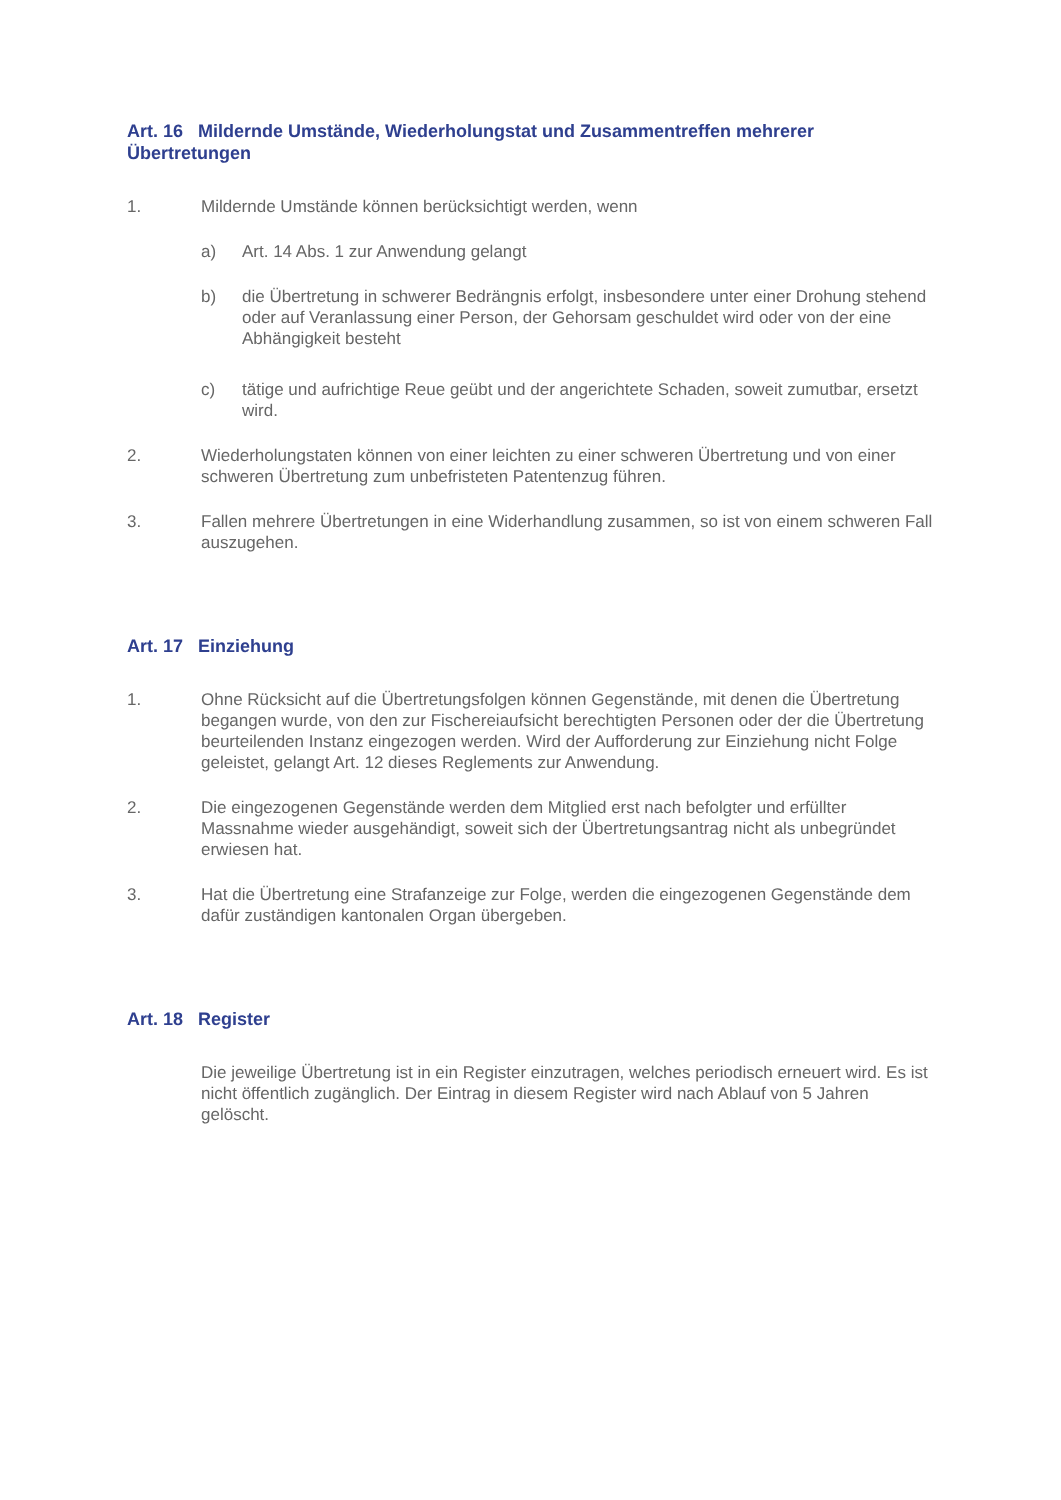Art. 16 Mildernde Umstände, Wiederholungstat und Zusammentreffen mehrerer Übertretungen
1. Mildernde Umstände können berücksichtigt werden, wenn
a) Art. 14 Abs. 1 zur Anwendung gelangt
b) die Übertretung in schwerer Bedrängnis erfolgt, insbesondere unter einer Drohung stehend oder auf Veranlassung einer Person, der Gehorsam geschuldet wird oder von der eine Abhängigkeit besteht
c) tätige und aufrichtige Reue geübt und der angerichtete Schaden, soweit zumutbar, ersetzt wird.
2. Wiederholungstaten können von einer leichten zu einer schweren Übertretung und von einer schweren Übertretung zum unbefristeten Patentenzug führen.
3. Fallen mehrere Übertretungen in eine Widerhandlung zusammen, so ist von einem schweren Fall auszugehen.
Art. 17 Einziehung
1. Ohne Rücksicht auf die Übertretungsfolgen können Gegenstände, mit denen die Übertretung begangen wurde, von den zur Fischereiaufsicht berechtigten Personen oder der die Übertretung beurteilenden Instanz eingezogen werden. Wird der Aufforderung zur Einziehung nicht Folge geleistet, gelangt Art. 12 dieses Reglements zur Anwendung.
2. Die eingezogenen Gegenstände werden dem Mitglied erst nach befolgter und erfüllter Massnahme wieder ausgehändigt, soweit sich der Übertretungsantrag nicht als unbegründet erwiesen hat.
3. Hat die Übertretung eine Strafanzeige zur Folge, werden die eingezogenen Gegenstände dem dafür zuständigen kantonalen Organ übergeben.
Art. 18 Register
Die jeweilige Übertretung ist in ein Register einzutragen, welches periodisch erneuert wird. Es ist nicht öffentlich zugänglich. Der Eintrag in diesem Register wird nach Ablauf von 5 Jahren gelöscht.